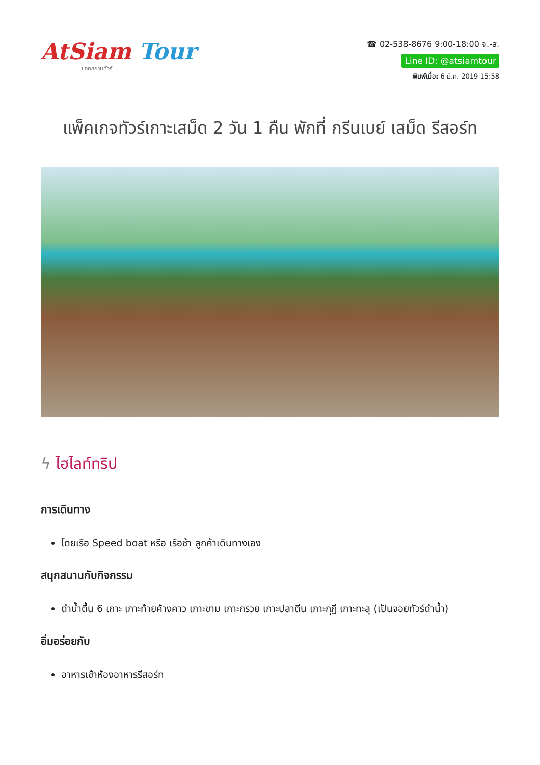AtSiam Tour
แอทสยามทัวร์
☎ 02-538-8676 9:00-18:00 จ.-ส.
Line ID: @atsiamtour
พิมพ์เมื่อ: 6 มี.ค. 2019 15:58
แพ็คเกจทัวร์เกาะเสม็ด 2 วัน 1 คืน พักที่ กรีนเบย์ เสม็ด รีสอร์ท
ϟ ไฮไลท์ทริป
การเดินทาง
โดยเรือ Speed boat หรือ เรือช้า ลูกค้าเดินทางเอง
สนุกสนานกับกิจกรรม
ดำน้ำตื้น 6 เกาะ เกาะท้ายค้างคาว เกาะขาม เกาะกรวย เกาะปลาตีน เกาะกุฎี เกาะทะลุ (เป็นจอยทัวร์ดำน้ำ)
อิ่มอร่อยกับ
อาหารเช้าห้องอาหารรีสอร์ท